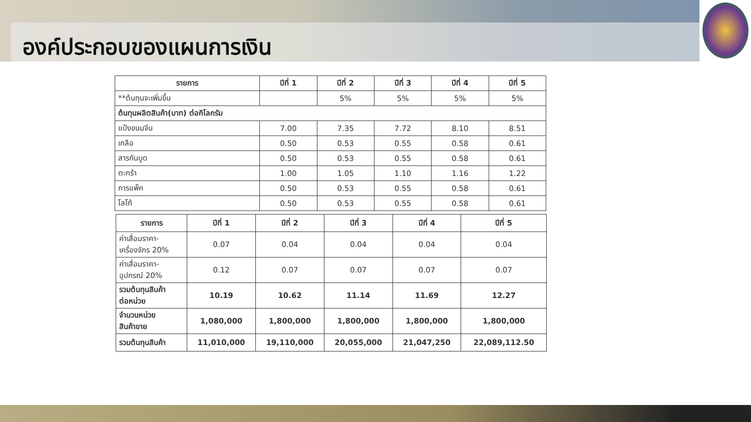องค์ประกอบของแผนการเงิน
| รายการ | ปีที่ 1 | ปีที่ 2 | ปีที่ 3 | ปีที่ 4 | ปีที่ 5 |
| --- | --- | --- | --- | --- | --- |
| **ต้นทุนจะเพิ่มขึ้น | | 5% | 5% | 5% | 5% |
| ต้นทุนผลิตสินค้า(บาท) ต่อกิโลกรัม | | | | | |
| แป้งขนมจีน | 7.00 | 7.35 | 7.72 | 8.10 | 8.51 |
| เกลือ | 0.50 | 0.53 | 0.55 | 0.58 | 0.61 |
| สารกันบูด | 0.50 | 0.53 | 0.55 | 0.58 | 0.61 |
| ตะกร้า | 1.00 | 1.05 | 1.10 | 1.16 | 1.22 |
| การแพ็ค | 0.50 | 0.53 | 0.55 | 0.58 | 0.61 |
| โลโก้ | 0.50 | 0.53 | 0.55 | 0.58 | 0.61 |
| รายการ | ปีที่ 1 | ปีที่ 2 | ปีที่ 3 | ปีที่ 4 | ปีที่ 5 |
| --- | --- | --- | --- | --- | --- |
| ค่าเสื่อมราคา- เครื่องจักร 20% | 0.07 | 0.04 | 0.04 | 0.04 | 0.04 |
| ค่าเสื่อมราคา- อุปกรณ์ 20% | 0.12 | 0.07 | 0.07 | 0.07 | 0.07 |
| รวมต้นทุนสินค้า ต่อหน่วย | 10.19 | 10.62 | 11.14 | 11.69 | 12.27 |
| จำนวนหน่วย สินค้าขาย | 1,080,000 | 1,800,000 | 1,800,000 | 1,800,000 | 1,800,000 |
| รวมต้นทุนสินค้า | 11,010,000 | 19,110,000 | 20,055,000 | 21,047,250 | 22,089,112.50 |